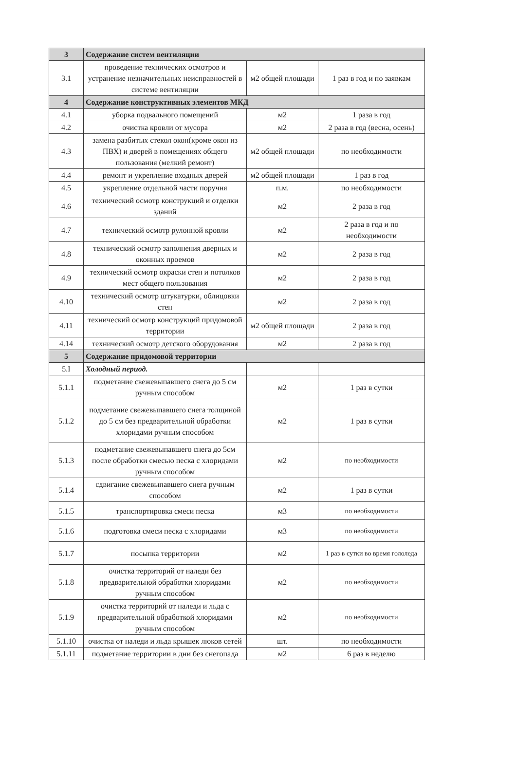| 3 | Содержание систем вентиляции | | |
| 3.1 | проведение технических осмотров и устранение незначительных неисправностей в системе вентиляции | м2 общей площади | 1 раз в год и по заявкам |
| 4 | Содержание конструктивных элементов МКД | | |
| 4.1 | уборка подвального помещений | м2 | 1 раза в год |
| 4.2 | очистка кровли от мусора | м2 | 2 раза в год (весна, осень) |
| 4.3 | замена разбитых стекол окон(кроме окон из ПВХ) и дверей в помещениях общего пользования (мелкий ремонт) | м2 общей площади | по необходимости |
| 4.4 | ремонт и укрепление входных дверей | м2 общей площади | 1 раз в год |
| 4.5 | укрепление отдельной части поручня | п.м. | по необходимости |
| 4.6 | технический осмотр конструкций и отделки зданий | м2 | 2 раза в год |
| 4.7 | технический осмотр рулонной кровли | м2 | 2 раза в год и по необходимости |
| 4.8 | технический осмотр заполнения дверных и оконных проемов | м2 | 2 раза в год |
| 4.9 | технический осмотр окраски стен и потолков мест общего пользования | м2 | 2 раза в год |
| 4.10 | технический осмотр штукатурки, облицовки стен | м2 | 2 раза в год |
| 4.11 | технический осмотр конструкций придомовой территории | м2 общей площади | 2 раза в год |
| 4.14 | технический осмотр детского оборудования | м2 | 2 раза в год |
| 5 | Содержание придомовой территории | | |
| 5.I | Холодный период. | | |
| 5.1.1 | подметание свежевыпавшего снега до 5 см ручным способом | м2 | 1 раз в сутки |
| 5.1.2 | подметание свежевыпавшего снега толщиной до 5 см без предварительной обработки хлоридами ручным способом | м2 | 1 раз в сутки |
| 5.1.3 | подметание свежевыпавшего снега до 5см после обработки смесью песка с хлоридами ручным способом | м2 | по необходимости |
| 5.1.4 | сдвигание свежевыпавшего снега ручным способом | м2 | 1 раз в сутки |
| 5.1.5 | транспортировка смеси песка | м3 | по необходимости |
| 5.1.6 | подготовка смеси песка с хлоридами | м3 | по необходимости |
| 5.1.7 | посыпка территории | м2 | 1 раз в сутки во время гололеда |
| 5.1.8 | очистка территорий от наледи без предварительной обработки хлоридами ручным способом | м2 | по необходимости |
| 5.1.9 | очистка территорий от наледи и льда с предварительной обработкой хлоридами ручным способом | м2 | по необходимости |
| 5.1.10 | очистка от наледи и льда крышек люков сетей | шт. | по необходимости |
| 5.1.11 | подметание территории в дни без снегопада | м2 | 6 раз в неделю |